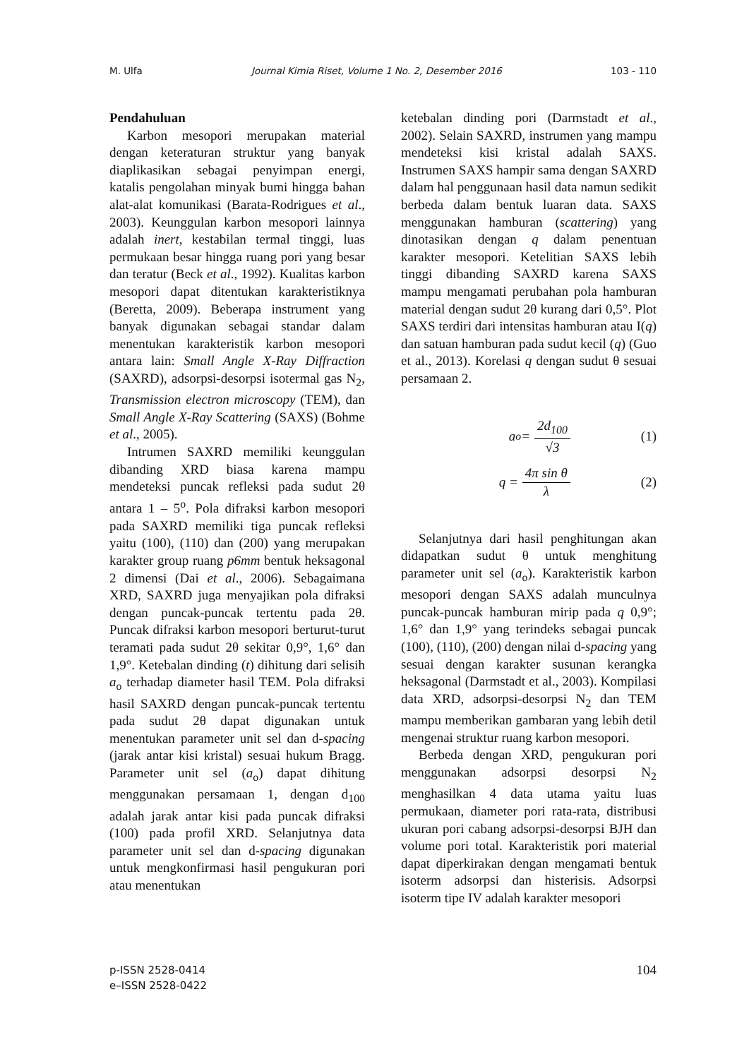M. Ulfa Journal Kimia Riset, Volume 1 No. 2, Desember 2016 103 - 110
Pendahuluan
Karbon mesopori merupakan material dengan keteraturan struktur yang banyak diaplikasikan sebagai penyimpan energi, katalis pengolahan minyak bumi hingga bahan alat-alat komunikasi (Barata-Rodrigues et al., 2003). Keunggulan karbon mesopori lainnya adalah inert, kestabilan termal tinggi, luas permukaan besar hingga ruang pori yang besar dan teratur (Beck et al., 1992). Kualitas karbon mesopori dapat ditentukan karakteristiknya (Beretta, 2009). Beberapa instrument yang banyak digunakan sebagai standar dalam menentukan karakteristik karbon mesopori antara lain: Small Angle X-Ray Diffraction (SAXRD), adsorpsi-desorpsi isotermal gas N<sub>2</sub>, Transmission electron microscopy (TEM), dan Small Angle X-Ray Scattering (SAXS) (Bohme et al., 2005).
Intrumen SAXRD memiliki keunggulan dibanding XRD biasa karena mampu mendeteksi puncak refleksi pada sudut 2θ antara 1 – 5<sup>o</sup>. Pola difraksi karbon mesopori pada SAXRD memiliki tiga puncak refleksi yaitu (100), (110) dan (200) yang merupakan karakter group ruang p6mm bentuk heksagonal 2 dimensi (Dai et al., 2006). Sebagaimana XRD, SAXRD juga menyajikan pola difraksi dengan puncak-puncak tertentu pada 2θ. Puncak difraksi karbon mesopori berturut-turut teramati pada sudut 2θ sekitar 0,9°, 1,6° dan 1,9°. Ketebalan dinding (t) dihitung dari selisih a<sub>o</sub> terhadap diameter hasil TEM. Pola difraksi hasil SAXRD dengan puncak-puncak tertentu pada sudut 2θ dapat digunakan untuk menentukan parameter unit sel dan d-spacing (jarak antar kisi kristal) sesuai hukum Bragg. Parameter unit sel (a<sub>o</sub>) dapat dihitung menggunakan persamaan 1, dengan d<sub>100</sub> adalah jarak antar kisi pada puncak difraksi (100) pada profil XRD. Selanjutnya data parameter unit sel dan d-spacing digunakan untuk mengkonfirmasi hasil pengukuran pori atau menentukan
ketebalan dinding pori (Darmstadt et al., 2002). Selain SAXRD, instrumen yang mampu mendeteksi kisi kristal adalah SAXS. Instrumen SAXS hampir sama dengan SAXRD dalam hal penggunaan hasil data namun sedikit berbeda dalam bentuk luaran data. SAXS menggunakan hamburan (scattering) yang dinotasikan dengan q dalam penentuan karakter mesopori. Ketelitian SAXS lebih tinggi dibanding SAXRD karena SAXS mampu mengamati perubahan pola hamburan material dengan sudut 2θ kurang dari 0,5°. Plot SAXS terdiri dari intensitas hamburan atau I(q) dan satuan hamburan pada sudut kecil (q) (Guo et al., 2013). Korelasi q dengan sudut θ sesuai persamaan 2.
a<sub>o</sub> = 2d<sub>100</sub> √3 (1)
q = 4π sin θ λ (2)
Selanjutnya dari hasil penghitungan akan didapatkan sudut θ untuk menghitung parameter unit sel (a<sub>o</sub>). Karakteristik karbon mesopori dengan SAXS adalah munculnya puncak-puncak hamburan mirip pada q 0,9°; 1,6° dan 1,9° yang terindeks sebagai puncak (100), (110), (200) dengan nilai d-spacing yang sesuai dengan karakter susunan kerangka heksagonal (Darmstadt et al., 2003). Kompilasi data XRD, adsorpsi-desorpsi N<sub>2</sub> dan TEM mampu memberikan gambaran yang lebih detil mengenai struktur ruang karbon mesopori.
Berbeda dengan XRD, pengukuran pori menggunakan adsorpsi desorpsi N<sub>2</sub> menghasilkan 4 data utama yaitu luas permukaan, diameter pori rata-rata, distribusi ukuran pori cabang adsorpsi-desorpsi BJH dan volume pori total. Karakteristik pori material dapat diperkirakan dengan mengamati bentuk isoterm adsorpsi dan histerisis. Adsorpsi isoterm tipe IV adalah karakter mesopori
p-ISSN 2528-0414
e–ISSN 2528-0422
104